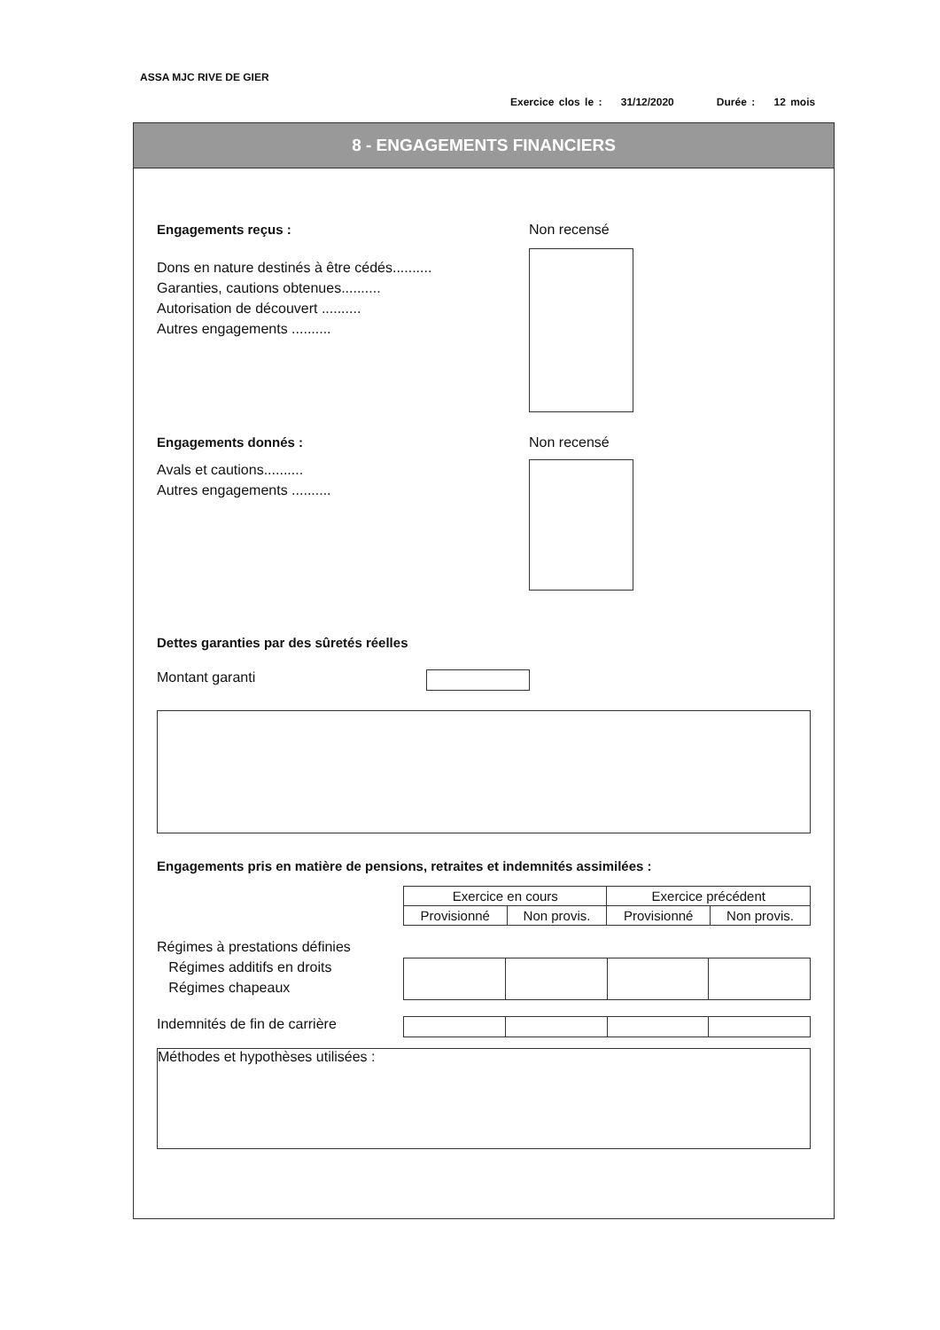ASSA MJC RIVE DE GIER
Exercice clos le : 31/12/2020 Durée : 12 mois
8 - ENGAGEMENTS FINANCIERS
Engagements reçus : Non recensé
Dons en nature destinés à être cédés..........
Garanties, cautions obtenues..........
Autorisation de découvert ..........
Autres engagements ..........
Engagements donnés : Non recensé
Avals et cautions..........
Autres engagements ..........
Dettes garanties par des sûretés réelles
Montant garanti
Engagements pris en matière de pensions, retraites et indemnités assimilées :
| Exercice en cours | | Exercice précédent | |
| Provisionné | Non provis. | Provisionné | Non provis. |
Régimes à prestations définies
Régimes additifs en droits
Régimes chapeaux
Indemnités de fin de carrière
Méthodes et hypothèses utilisées :